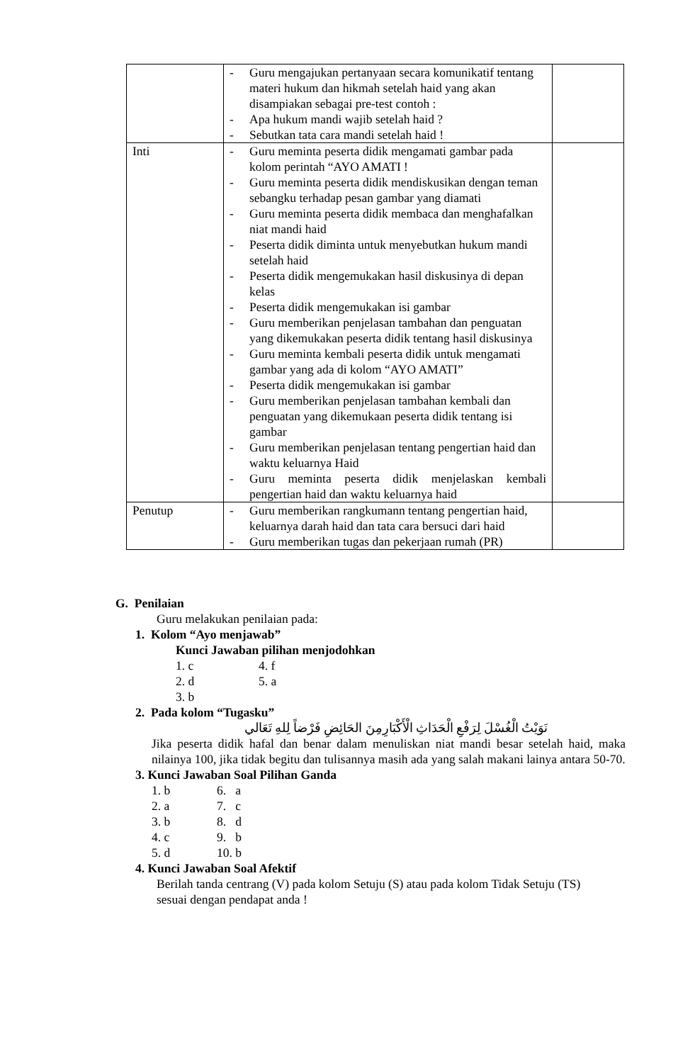| | - Guru mengajukan pertanyaan secara komunikatif tentang materi hukum dan hikmah setelah haid yang akan disampiakan sebagai pre-test contoh : - Apa hukum mandi wajib setelah haid ? - Sebutkan tata cara mandi setelah haid ! | |
| Inti | - Guru meminta peserta didik mengamati gambar pada kolom perintah “AYO AMATI ! - Guru meminta peserta didik mendiskusikan dengan teman sebangku terhadap pesan gambar yang diamati - Guru meminta peserta didik membaca dan menghafalkan niat mandi haid - Peserta didik diminta untuk menyebutkan hukum mandi setelah haid - Peserta didik mengemukakan hasil diskusinya di depan kelas - Peserta didik mengemukakan isi gambar - Guru memberikan penjelasan tambahan dan penguatan yang dikemukakan peserta didik tentang hasil diskusinya - Guru meminta kembali peserta didik untuk mengamati gambar yang ada di kolom “AYO AMATI” - Peserta didik mengemukakan isi gambar - Guru memberikan penjelasan tambahan kembali dan penguatan yang dikemukaan peserta didik tentang isi gambar - Guru memberikan penjelasan tentang pengertian haid dan waktu keluarnya Haid - Guru meminta peserta didik menjelaskan kembali pengertian haid dan waktu keluarnya haid | |
| Penutup | - Guru memberikan rangkumann tentang pengertian haid, keluarnya darah haid dan tata cara bersuci dari haid - Guru memberikan tugas dan pekerjaan rumah (PR) | |
G. Penilaian
Guru melakukan penilaian pada:
1. Kolom “Ayo menjawab”
Kunci Jawaban pilihan menjodohkan
1. c 4. f
2. d 5. a
3. b
2. Pada kolom “Tugasku”
نَوَيْتُ الْغُسْلَ لِرَفْعِ الْحَدَاثِ الْأَكْبَارِمِنَ الحَائِضِ فَرْضاً لِلهِ تَعَالي
Jika peserta didik hafal dan benar dalam menuliskan niat mandi besar setelah haid, maka nilainya 100, jika tidak begitu dan tulisannya masih ada yang salah makani lainya antara 50-70.
3. Kunci Jawaban Soal Pilihan Ganda
1. b 6. a
2. a 7. c
3. b 8. d
4. c 9. b
5. d 10. b
4. Kunci Jawaban Soal Afektif
Berilah tanda centrang (V) pada kolom Setuju (S) atau pada kolom Tidak Setuju (TS) sesuai dengan pendapat anda !